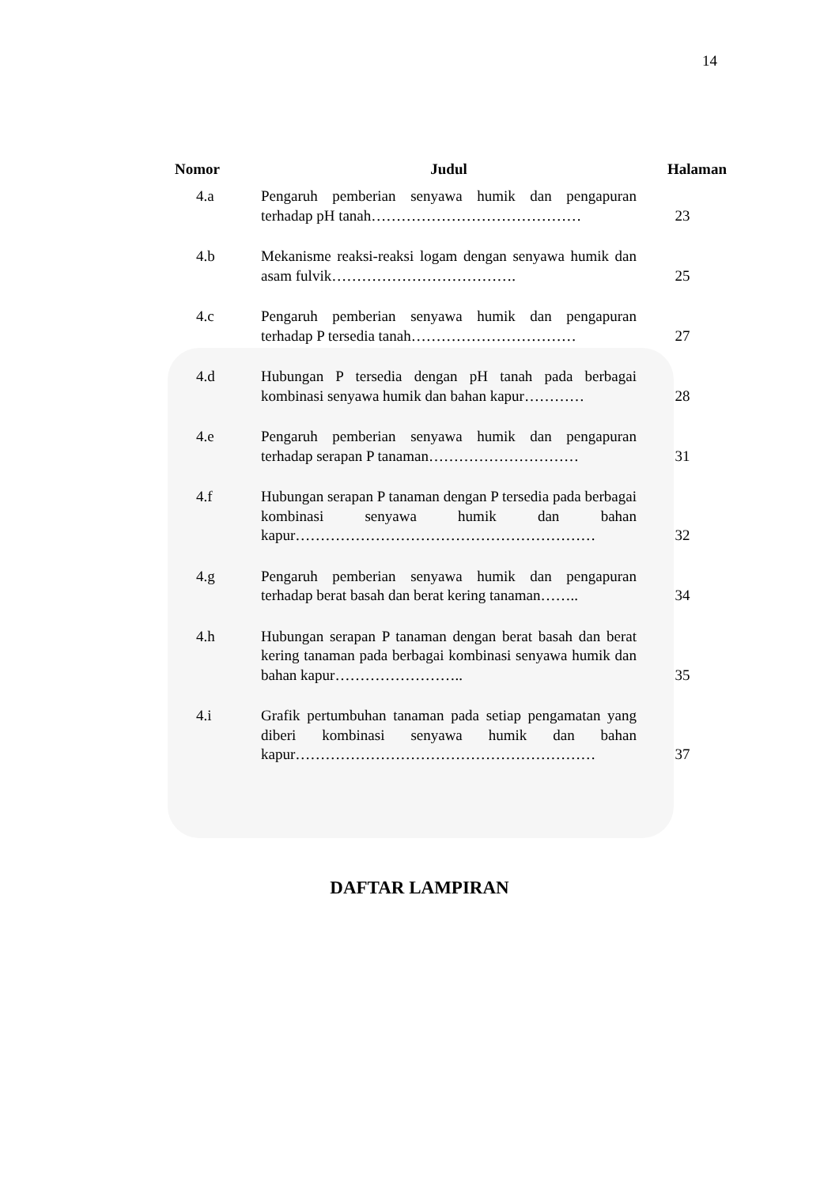14
| Nomor | Judul | Halaman |
| --- | --- | --- |
| 4.a | Pengaruh pemberian senyawa humik dan pengapuran terhadap pH tanah…………………………………… | 23 |
| 4.b | Mekanisme reaksi-reaksi logam dengan senyawa humik dan asam fulvik………………………………. | 25 |
| 4.c | Pengaruh pemberian senyawa humik dan pengapuran terhadap P tersedia tanah…………………………… | 27 |
| 4.d | Hubungan P tersedia dengan pH tanah pada berbagai kombinasi senyawa humik dan bahan kapur………… | 28 |
| 4.e | Pengaruh pemberian senyawa humik dan pengapuran terhadap serapan P tanaman………………………… | 31 |
| 4.f | Hubungan serapan P tanaman dengan P tersedia pada berbagai kombinasi senyawa humik dan bahan kapur…………………………………………………… | 32 |
| 4.g | Pengaruh pemberian senyawa humik dan pengapuran terhadap berat basah dan berat kering tanaman…….. | 34 |
| 4.h | Hubungan serapan P tanaman dengan berat basah dan berat kering tanaman pada berbagai kombinasi senyawa humik dan bahan kapur…………………….. | 35 |
| 4.i | Grafik pertumbuhan tanaman pada setiap pengamatan yang diberi kombinasi senyawa humik dan bahan kapur…………………………………………………… | 37 |
DAFTAR LAMPIRAN